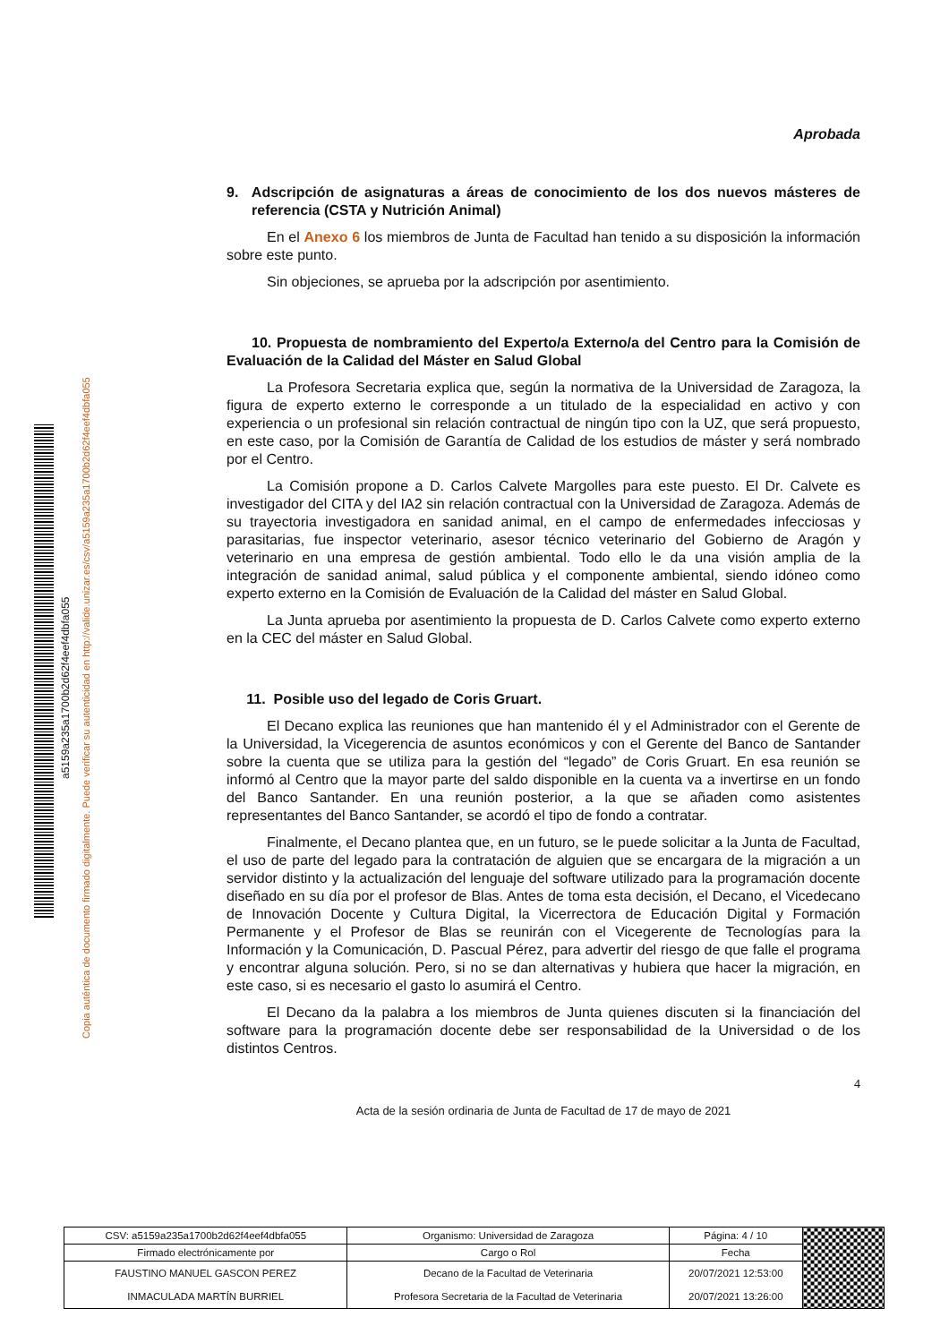a5159a235a1700b2d62f4eef4dbfa055
Copia auténtica de documento firmado digitalmente. Puede verificar su autenticidad en http://valide.unizar.es/csv/a5159a235a1700b2d62f4eef4dbfa055
Aprobada
9. Adscripción de asignaturas a áreas de conocimiento de los dos nuevos másteres de referencia (CSTA y Nutrición Animal)
En el Anexo 6 los miembros de Junta de Facultad han tenido a su disposición la información sobre este punto.
Sin objeciones, se aprueba por la adscripción por asentimiento.
10. Propuesta de nombramiento del Experto/a Externo/a del Centro para la Comisión de Evaluación de la Calidad del Máster en Salud Global
La Profesora Secretaria explica que, según la normativa de la Universidad de Zaragoza, la figura de experto externo le corresponde a un titulado de la especialidad en activo y con experiencia o un profesional sin relación contractual de ningún tipo con la UZ, que será propuesto, en este caso, por la Comisión de Garantía de Calidad de los estudios de máster y será nombrado por el Centro.
La Comisión propone a D. Carlos Calvete Margolles para este puesto. El Dr. Calvete es investigador del CITA y del IA2 sin relación contractual con la Universidad de Zaragoza. Además de su trayectoria investigadora en sanidad animal, en el campo de enfermedades infecciosas y parasitarias, fue inspector veterinario, asesor técnico veterinario del Gobierno de Aragón y veterinario en una empresa de gestión ambiental. Todo ello le da una visión amplia de la integración de sanidad animal, salud pública y el componente ambiental, siendo idóneo como experto externo en la Comisión de Evaluación de la Calidad del máster en Salud Global.
La Junta aprueba por asentimiento la propuesta de D. Carlos Calvete como experto externo en la CEC del máster en Salud Global.
11. Posible uso del legado de Coris Gruart.
El Decano explica las reuniones que han mantenido él y el Administrador con el Gerente de la Universidad, la Vicegerencia de asuntos económicos y con el Gerente del Banco de Santander sobre la cuenta que se utiliza para la gestión del “legado” de Coris Gruart. En esa reunión se informó al Centro que la mayor parte del saldo disponible en la cuenta va a invertirse en un fondo del Banco Santander. En una reunión posterior, a la que se añaden como asistentes representantes del Banco Santander, se acordó el tipo de fondo a contratar.
Finalmente, el Decano plantea que, en un futuro, se le puede solicitar a la Junta de Facultad, el uso de parte del legado para la contratación de alguien que se encargara de la migración a un servidor distinto y la actualización del lenguaje del software utilizado para la programación docente diseñado en su día por el profesor de Blas. Antes de toma esta decisión, el Decano, el Vicedecano de Innovación Docente y Cultura Digital, la Vicerrectora de Educación Digital y Formación Permanente y el Profesor de Blas se reunirán con el Vicegerente de Tecnologías para la Información y la Comunicación, D. Pascual Pérez, para advertir del riesgo de que falle el programa y encontrar alguna solución. Pero, si no se dan alternativas y hubiera que hacer la migración, en este caso, si es necesario el gasto lo asumirá el Centro.
El Decano da la palabra a los miembros de Junta quienes discuten si la financiación del software para la programación docente debe ser responsabilidad de la Universidad o de los distintos Centros.
4
Acta de la sesión ordinaria de Junta de Facultad de 17 de mayo de 2021
| CSV: a5159a235a1700b2d62f4eef4dbfa055 | Organismo: Universidad de Zaragoza | Página: 4 / 10 | |
| Firmado electrónicamente por | Cargo o Rol | Fecha | |
| FAUSTINO MANUEL GASCON PEREZ INMACULADA MARTÍN BURRIEL | Decano de la Facultad de Veterinaria Profesora Secretaria de la Facultad de Veterinaria | 20/07/2021 12:53:00 20/07/2021 13:26:00 | |